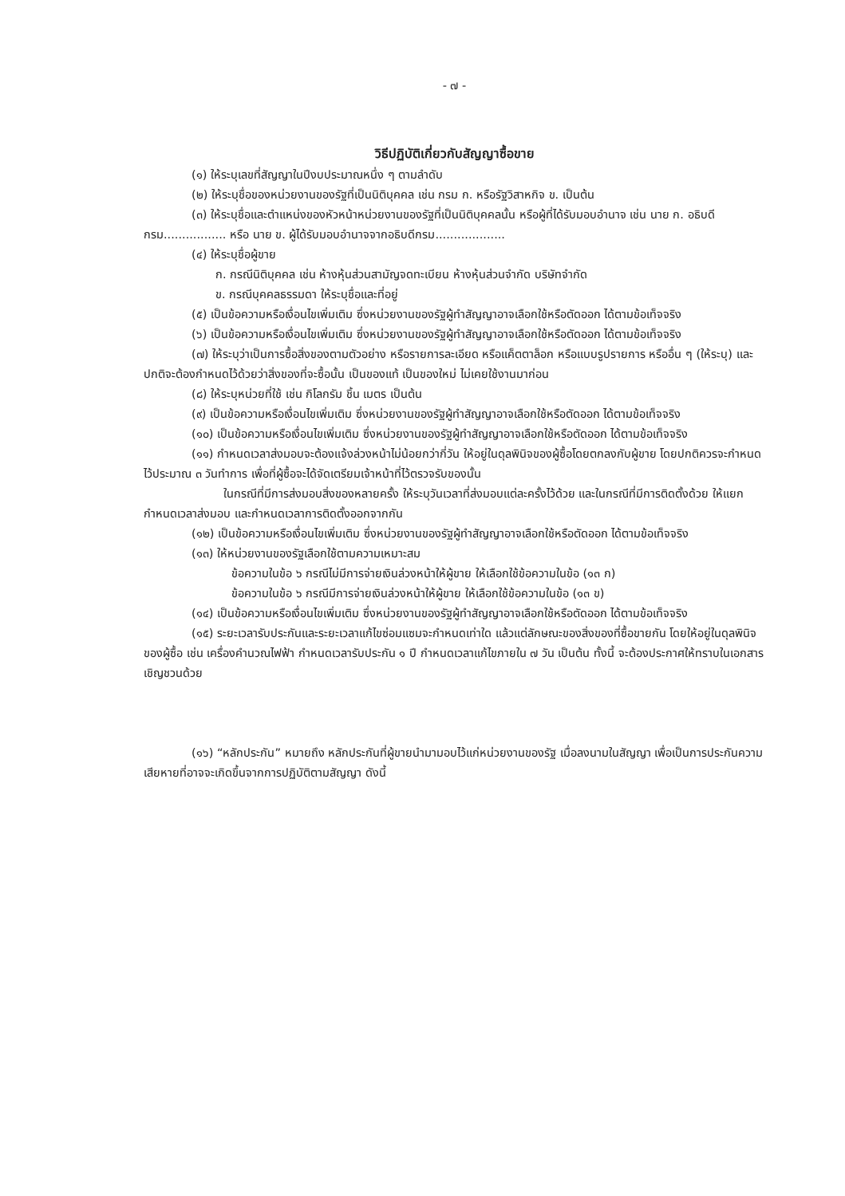- ๗ -
วิธีปฏิบัติเกี่ยวกับสัญญาซื้อขาย
(๑) ให้ระบุเลขที่สัญญาในปีงบประมาณหนึ่ง ๆ ตามลำดับ
(๒) ให้ระบุชื่อของหน่วยงานของรัฐที่เป็นนิติบุคคล เช่น กรม ก. หรือรัฐวิสาหกิจ ข. เป็นต้น
(๓) ให้ระบุชื่อและตำแหน่งของหัวหน้าหน่วยงานของรัฐที่เป็นนิติบุคคลนั้น หรือผู้ที่ได้รับมอบอำนาจ เช่น นาย ก. อธิบดีกรม................. หรือ นาย ข. ผู้ได้รับมอบอำนาจจากอธิบดีกรม...................
(๔) ให้ระบุชื่อผู้ขาย
ก. กรณีนิติบุคคล เช่น ห้างหุ้นส่วนสามัญจดทะเบียน ห้างหุ้นส่วนจำกัด บริษัทจำกัด
ข. กรณีบุคคลธรรมดา ให้ระบุชื่อและที่อยู่
(๕) เป็นข้อความหรือเงื่อนไขเพิ่มเติม ซึ่งหน่วยงานของรัฐผู้ทำสัญญาอาจเลือกใช้หรือตัดออก ได้ตามข้อเท็จจริง
(๖) เป็นข้อความหรือเงื่อนไขเพิ่มเติม ซึ่งหน่วยงานของรัฐผู้ทำสัญญาอาจเลือกใช้หรือตัดออก ได้ตามข้อเท็จจริง
(๗) ให้ระบุว่าเป็นการซื้อสิ่งของตามตัวอย่าง หรือรายการละเอียด หรือแค็ตตาล็อก หรือแบบรูปรายการ หรืออื่น ๆ (ให้ระบุ) และปกติจะต้องกำหนดไว้ด้วยว่าสิ่งของที่จะซื้อนั้น เป็นของแท้ เป็นของใหม่ ไม่เคยใช้งานมาก่อน
(๘) ให้ระบุหน่วยที่ใช้ เช่น กิโลกรัม ชิ้น เมตร เป็นต้น
(๙) เป็นข้อความหรือเงื่อนไขเพิ่มเติม ซึ่งหน่วยงานของรัฐผู้ทำสัญญาอาจเลือกใช้หรือตัดออก ได้ตามข้อเท็จจริง
(๑๐) เป็นข้อความหรือเงื่อนไขเพิ่มเติม ซึ่งหน่วยงานของรัฐผู้ทำสัญญาอาจเลือกใช้หรือตัดออก ได้ตามข้อเท็จจริง
(๑๑) กำหนดเวลาส่งมอบจะต้องแจ้งล่วงหน้าไม่น้อยกว่ากี่วัน ให้อยู่ในดุลพินิจของผู้ซื้อโดยตกลงกับผู้ขาย โดยปกติควรจะกำหนดไว้ประมาณ ๓ วันทำการ เพื่อที่ผู้ซื้อจะได้จัดเตรียมเจ้าหน้าที่ไว้ตรวจรับของนั้น
ในกรณีที่มีการส่งมอบสิ่งของหลายครั้ง ให้ระบุวันเวลาที่ส่งมอบแต่ละครั้งไว้ด้วย และในกรณีที่มีการติดตั้งด้วย ให้แยกกำหนดเวลาส่งมอบ และกำหนดเวลาการติดตั้งออกจากกัน
(๑๒) เป็นข้อความหรือเงื่อนไขเพิ่มเติม ซึ่งหน่วยงานของรัฐผู้ทำสัญญาอาจเลือกใช้หรือตัดออก ได้ตามข้อเท็จจริง
(๑๓) ให้หน่วยงานของรัฐเลือกใช้ตามความเหมาะสม
ข้อความในข้อ ๖ กรณีไม่มีการจ่ายเงินล่วงหน้าให้ผู้ขาย ให้เลือกใช้ข้อความในข้อ (๑๓ ก)
ข้อความในข้อ ๖ กรณีมีการจ่ายเงินล่วงหน้าให้ผู้ขาย ให้เลือกใช้ข้อความในข้อ (๑๓ ข)
(๑๔) เป็นข้อความหรือเงื่อนไขเพิ่มเติม ซึ่งหน่วยงานของรัฐผู้ทำสัญญาอาจเลือกใช้หรือตัดออก ได้ตามข้อเท็จจริง
(๑๕) ระยะเวลารับประกันและระยะเวลาแก้ไขซ่อมแซมจะกำหนดเท่าใด แล้วแต่ลักษณะของสิ่งของที่ซื้อขายกัน โดยให้อยู่ในดุลพินิจของผู้ซื้อ เช่น เครื่องคำนวณไฟฟ้า กำหนดเวลารับประกัน ๑ ปี กำหนดเวลาแก้ไขภายใน ๗ วัน เป็นต้น ทั้งนี้ จะต้องประกาศให้ทราบในเอกสารเชิญชวนด้วย
(๑๖) “หลักประกัน” หมายถึง หลักประกันที่ผู้ขายนำมามอบไว้แก่หน่วยงานของรัฐ เมื่อลงนามในสัญญา เพื่อเป็นการประกันความเสียหายที่อาจจะเกิดขึ้นจากการปฏิบัติตามสัญญา ดังนี้